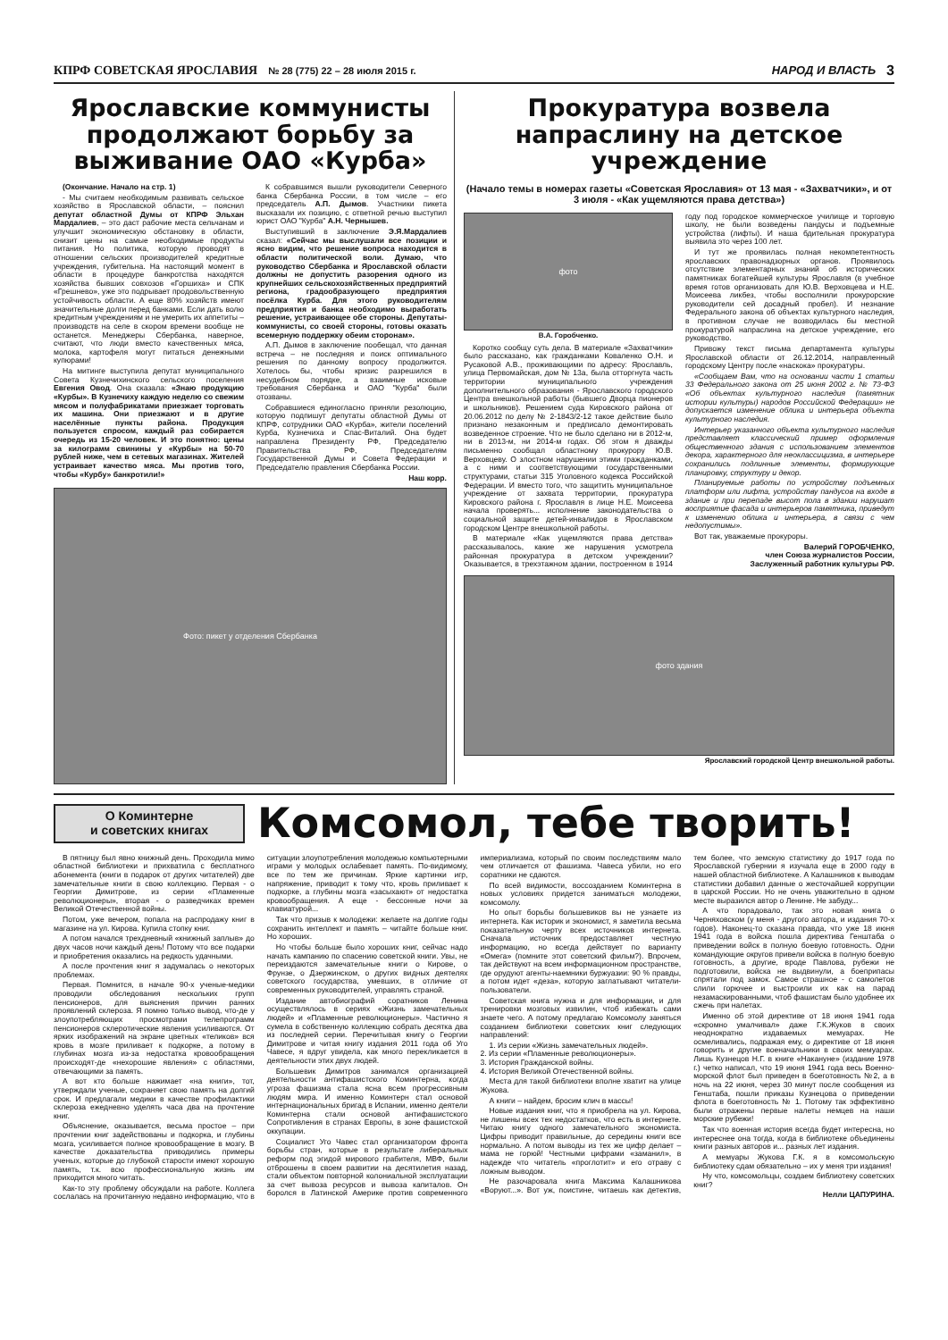КПРФ СОВЕТСКАЯ ЯРОСЛАВИЯ № 28 (775) 22 – 28 июля 2015 г. НАРОД И ВЛАСТЬ 3
Ярославские коммунисты продолжают борьбу за выживание ОАО «Курба»
(Окончание. Начало на стр. 1)
- Мы считаем необходимым развивать сельское хозяйство в Ярославской области, – пояснил депутат областной Думы от КПРФ Эльхан Мардалиев, – это даст рабочие места сельчанам и улучшит экономическую обстановку в области, снизит цены на самые необходимые продукты питания. Но политика, которую проводят в отношении сельских производителей кредитные учреждения, губительна. На настоящий момент в области в процедуре банкротства находятся хозяйства бывших совхозов «Горшиха» и СПК «Грешнево», уже это подрывает продовольственную устойчивость области. А еще 80% хозяйств имеют значительные долги перед банками. Если дать волю кредитным учреждениям и не умерить их аппетиты – производств на селе в скором времени вообще не останется. Менеджеры Сбербанка, наверное, считают, что люди вместо качественных мяса, молока, картофеля могут питаться денежными купюрами!
На митинге выступила депутат муниципального Совета Кузнечихинского сельского поселения Евгения Овод. Она сказала: «Знаю продукцию «Курбы». В Кузнечиху каждую неделю со свежим мясом и полуфабрикатами приезжает торговать их машина. Они приезжают и в другие населённые пункты района. Продукция пользуется спросом, каждый раз собирается очередь из 15-20 человек. И это понятно: цены за килограмм свинины у «Курбы» на 50-70 рублей ниже, чем в сетевых магазинах. Жителей устраивает качество мяса. Мы против того, чтобы «Курбу» банкротили!»
К собравшимся вышли руководители Северного банка Сбербанка России, в том числе – его председатель А.П. Дымов. Участники пикета высказали их позицию, с ответной речью выступил юрист ОАО "Курба" А.Н. Чернышев.
Выступивший в заключение Э.Я.Мардалиев сказал: «Сейчас мы выслушали все позиции и ясно видим, что решение вопроса находится в области политической воли. Думаю, что руководство Сбербанка и Ярославской области должны не допустить разорения одного из крупнейших сельскохозяйственных предприятий региона, градообразующего предприятия посёлка Курба. Для этого руководителям предприятия и банка необходимо выработать решение, устраивающее обе стороны. Депутаты-коммунисты, со своей стороны, готовы оказать всемерную поддержку обеим сторонам».
А.П. Дымов в заключение пообещал, что данная встреча – не последняя и поиск оптимального решения по данному вопросу продолжится. Хотелось бы, чтобы кризис разрешился в несудебном порядке, а взаимные исковые требования Сбербанка и ОАО "Курба" были отозваны.
Собравшиеся единогласно приняли резолюцию, которую подпишут депутаты областной Думы от КПРФ, сотрудники ОАО «Курба», жители поселений Курба, Кузнечиха и Спас-Виталий. Она будет направлена Президенту РФ, Председателю Правительства РФ, Председателям Государственной Думы и Совета Федерации и Председателю правления Сбербанка России.
Наш корр.
Фото: пикет у отделения Сбербанка
Прокуратура возвела напраслину на детское учреждение
(Начало темы в номерах газеты «Советская Ярославия» от 13 мая - «Захватчики», и от 3 июля - «Как ущемляются права детства»)
фото
В.А. Горобченко.
Коротко сообщу суть дела. В материале «Захватчики» было рассказано, как гражданками Коваленко О.Н. и Русаковой А.В., проживающими по адресу: Ярославль, улица Первомайская, дом № 13а, была отторгнута часть территории муниципального учреждения дополнительного образования - Ярославского городского Центра внешкольной работы (бывшего Дворца пионеров и школьников). Решением суда Кировского района от 20.06.2012 по делу № 2-1843/2-12 такое действие было признано незаконным и предписало демонтировать возведенное строение. Что не было сделано ни в 2012-м, ни в 2013-м, ни 2014-м годах. Об этом я дважды письменно сообщал областному прокурору Ю.В. Верховцеву. О злостном нарушении этими гражданками, а с ними и соответствующими государственными структурами, статьи 315 Уголовного кодекса Российской Федерации. И вместо того, что защитить муниципальное учреждение от захвата территории, прокуратура Кировского района г. Ярославля в лице Н.Е. Моисеева начала проверять... исполнение законодательства о социальной защите детей-инвалидов в Ярославском городском Центре внешкольной работы.
В материале «Как ущемляются права детства» рассказывалось, какие же нарушения усмотрела районная прокуратура в детском учреждении? Оказывается, в трехэтажном здании, построенном в 1914 году под городское коммерческое училище и торговую школу, не были возведены пандусы и подъемные устройства (лифты). И наша бдительная прокуратура выявила это через 100 лет.
И тут же проявилась полная некомпетентность ярославских правонадзорных органов. Проявилось отсутствие элементарных знаний об исторических памятниках богатейшей культуры Ярославля (в учебное время готов организовать для Ю.В. Верховцева и Н.Е. Моисеева ликбез, чтобы восполнили прокурорские руководители сей досадный пробел). И незнание Федерального закона об объектах культурного наследия, в противном случае не возводилась бы местной прокуратурой напраслина на детское учреждение, его руководство.
Привожу текст письма департамента культуры Ярославской области от 26.12.2014, направленный городскому Центру после «наскока» прокуратуры.
«Сообщаем Вам, что на основании части 1 статьи 33 Федерального закона от 25 июня 2002 г. № 73-ФЗ «Об объектах культурного наследия (памятник истории культуры) народов Российской Федерации» не допускается изменение облика и интерьера объекта культурного наследия.
Интерьер указанного объекта культурного наследия представляет классический пример оформления общественного здания с использованием элементов декора, характерного для неоклассицизма, в интерьере сохранились подлинные элементы, формирующие планировку, структуру и декор.
Планируемые работы по устройству подъемных платформ или лифта, устройству пандусов на входе в здание и при перепаде высот пола в здании нарушат восприятие фасада и интерьеров памятника, приведут к изменению облика и интерьера, в связи с чем недопустимы».
Вот так, уважаемые прокуроры.
Валерий ГОРОБЧЕНКО,
член Союза журналистов России,
Заслуженный работник культуры РФ.
фото здания
Ярославский городской Центр внешкольной работы.
О Коминтерне
и советских книгах
Комсомол, тебе творить!
В пятницу был явно книжный день. Проходила мимо областной библиотеки и прихватила с бесплатного абонемента (книги в подарок от других читателей) две замечательные книги в свою коллекцию. Первая - о Георгии Димитрове, из серии «Пламенные революционеры», вторая - о разведчиках времен Великой Отечественной войны.
Потом, уже вечером, попала на распродажу книг в магазине на ул. Кирова. Купила стопку книг.
А потом начался трехдневный «книжный заплыв» до двух часов ночи каждый день! Потому что все подарки и приобретения оказались на редкость удачными.
А после прочтения книг я задумалась о некоторых проблемах.
Первая. Помнится, в начале 90-х ученые-медики проводили обследования нескольких групп пенсионеров, для выяснения причин ранних проявлений склероза. Я помню только вывод, что-де у злоупотребляющих просмотрами телепрограмм пенсионеров склеротические явления усиливаются. От ярких изображений на экране цветных «теликов» вся кровь в мозге приливает к подкорке, а потому в глубинах мозга из-за недостатка кровообращения происходят-де «нехорошие явления» с областями, отвечающими за память.
А вот кто больше нажимает «на книги», тот, утверждали ученые, сохраняет свою память на долгий срок. И предлагали медики в качестве профилактики склероза ежедневно уделять часа два на прочтение книг.
Объяснение, оказывается, весьма простое – при прочтении книг задействованы и подкорка, и глубины мозга, усиливается полное кровообращение в мозгу. В качестве доказательства приводились примеры ученых, которые до глубокой старости имеют хорошую память, т.к. всю профессиональную жизнь им приходится много читать.
Как-то эту проблему обсуждали на работе. Коллега сослалась на прочитанную недавно информацию, что в ситуации злоупотребления молодежью компьютерными играми у молодых ослабевает память. По-видимому, все по тем же причинам. Яркие картинки игр, напряжение, приводит к тому что, кровь приливает к подкорке, а глубины мозга «засыхают» от недостатка кровообращения. А еще - бессонные ночи за клавиатурой...
Так что призыв к молодежи: желаете на долгие годы сохранить интеллект и память – читайте больше книг. Но хороших.
Но чтобы больше было хороших книг, сейчас надо начать кампанию по спасению советской книги. Увы, не переиздаются замечательные книги о Кирове, о Фрунзе, о Дзержинском, о других видных деятелях советского государства, умевших, в отличие от современных руководителей, управлять страной.
Издание автобиографий соратников Ленина осуществлялось в сериях «Жизнь замечательных людей» и «Пламенные революционеры». Частично я сумела в собственную коллекцию собрать десятка два из последней серии. Перечитывая книгу о Георгии Димитрове и читая книгу издания 2011 года об Уго Чавесе, я вдруг увидела, как много перекликается в деятельности этих двух людей.
Большевик Димитров занимался организацией деятельности антифашистского Коминтерна, когда угроза фашизма стала ясна всем прогрессивным людям мира. И именно Коминтерн стал основой интернациональных бригад в Испании, именно деятели Коминтерна стали основой антифашистского Сопротивления в странах Европы, в зоне фашистской оккупации.
Социалист Уго Чавес стал организатором фронта борьбы стран, которые в результате либеральных реформ под эгидой мирового грабителя, МВФ, были отброшены в своем развитии на десятилетия назад, стали объектом повторной колониальной эксплуатации за счет вывоза ресурсов и вывоза капиталов. Он боролся в Латинской Америке против современного империализма, который по своим последствиям мало чем отличается от фашизма. Чавеса убили, но его соратники не сдаются.
По всей видимости, воссозданием Коминтерна в новых условиях придется заниматься молодежи, комсомолу.
Но опыт борьбы большевиков вы не узнаете из интернета. Как историк и экономист, я заметила весьма показательную черту всех источников интернета. Сначала источник предоставляет честную информацию, но всегда действует по варианту «Омега» (помните этот советский фильм?). Впрочем, так действуют на всем информационном пространстве, где орудуют агенты-наемники буржуазии: 90 % правды, а потом идет «деза», которую заглатывают читатели-пользователи.
Советская книга нужна и для информации, и для тренировки мозговых извилин, чтоб избежать сами знаете чего. А потому предлагаю Комсомолу заняться созданием библиотеки советских книг следующих направлений:
1. Из серии «Жизнь замечательных людей».
2. Из серии «Пламенные революционеры».
3. История Гражданской войны.
4. История Великой Отечественной войны.
Места для такой библиотеки вполне хватит на улице Жукова.
А книги – найдем, бросим клич в массы!
Новые издания книг, что я приобрела на ул. Кирова, не лишены всех тех недостатков, что есть в интернете. Читаю книгу одного замечательного экономиста. Цифры приводит правильные, до середины книги все нормально. А потом выводы из тех же цифр делает – мама не горюй! Честными цифрами «заманил», в надежде что читатель «проглотит» и его отраву с ложным выводом.
Не разочаровала книга Максима Калашникова «Воруют...». Вот уж, поистине, читаешь как детектив, тем более, что земскую статистику до 1917 года по Ярославской губернии я изучала еще в 2000 году в нашей областной библиотеке. А Калашников к выводам статистики добавил данные о жесточайшей коррупции в царской России. Но не очень уважительно в одном месте выразился автор о Ленине. Не забуду...
А что порадовало, так это новая книга о Черняховском (у меня - другого автора, и издания 70-х годов). Наконец-то сказана правда, что уже 18 июня 1941 года в войска пошла директива Генштаба о приведении войск в полную боевую готовность. Одни командующие округов привели войска в полную боевую готовность, а другие, вроде Павлова, рубежи не подготовили, войска не выдвинули, а боеприпасы спрятали под замок. Самое страшное - с самолетов слили горючее и выстроили их как на парад незамаскированными, чтоб фашистам было удобнее их сжечь при налетах.
Именно об этой директиве от 18 июня 1941 года «скромно умалчивал» даже Г.К.Жуков в своих неоднократно издаваемых мемуарах. Не осмеливались, подражая ему, о директиве от 18 июня говорить и другие военачальники в своих мемуарах. Лишь Кузнецов Н.Г. в книге «Накануне» (издание 1978 г.) четко написал, что 19 июня 1941 года весь Военно-морской флот был приведен в боеготовность №2, а в ночь на 22 июня, через 30 минут после сообщения из Генштаба, пошли приказы Кузнецова о приведении флота в боеготовность № 1. Потому так эффективно были отражены первые налеты немцев на наши морские рубежи!
Так что военная история всегда будет интересна, но интереснее она тогда, когда в библиотеке объединены книги разных авторов и... разных лет издания.
А мемуары Жукова Г.К. я в комсомольскую библиотеку сдам обязательно – их у меня три издания!
Ну что, комсомольцы, создаем библиотеку советских книг?
Нелли ЦАПУРИНА.